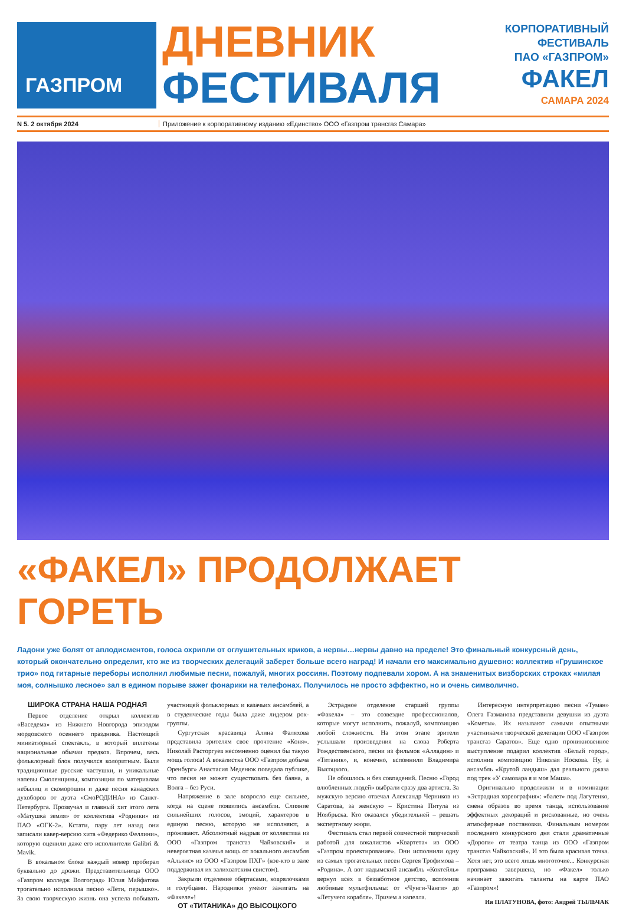ГАЗПРОМ
ДНЕВНИК
ФЕСТИВАЛЯ
КОРПОРАТИВНЫЙ
ФЕСТИВАЛЬ
ПАО «ГАЗПРОМ»
ФАКЕЛ
САМАРА 2024
N 5. 2 октября 2024 Приложение к корпоративному изданию «Единство» ООО «Газпром трансгаз Самара»
«ФАКЕЛ» ПРОДОЛЖАЕТ ГОРЕТЬ
Ладони уже болят от аплодисментов, голоса охрипли от оглушительных криков, а нервы…нервы давно на пределе! Это финальный конкурсный день, который окончательно определит, кто же из творческих делегаций заберет больше всего наград! И начали его максимально душевно: коллектив «Грушинское трио» под гитарные переборы исполнил любимые песни, пожалуй, многих россиян. Поэтому подпевали хором. А на знаменитых визборских строках «милая моя, солнышко лесное» зал в едином порыве зажег фонарики на телефонах. Получилось не просто эффектно, но и очень символично.
ШИРОКА СТРАНА НАША РОДНАЯ
Первое отделение открыл коллектив «Васедема» из Нижнего Новгорода эпизодом мордовского осеннего праздника. Настоящий миниатюрный спектакль, в который вплетены национальные обычаи предков. Впрочем, весь фольклорный блок получился колоритным. Были традиционные русские частушки, и уникальные напевы Смоленщины, композиции по материалам небылиц и скоморошин и даже песня канадских духоборов от дуэта «СмоРОДИНА» из Санкт-Петербурга. Прозвучал и главный хит этого лета «Матушка земля» от коллектива «Родники» из ПАО «ОГК-2». Кстати, пару лет назад они записали кавер-версию хита «Федерико Феллини», которую оценили даже его исполнители Galibri & Mavik.
В вокальном блоке каждый номер пробирал буквально до дрожи. Представительница ООО «Газпром колледж Волгоград» Юлия Майфатова трогательно исполнила песню «Лети, перышко». За свою творческую жизнь она успела побывать участницей фольклорных и казачьих ансамблей, а в студенческие годы была даже лидером рок-группы.
Сургутская красавица Алина Фаляхова представила зрителям свое прочтение «Коня». Николай Расторгуев несомненно оценил бы такую мощь голоса! А вокалистка ООО «Газпром добыча Оренбург» Анастасия Меденюк поведала публике, что песня не может существовать без баяна, а Волга – без Руси.
Напряжение в зале возросло еще сильнее, когда на сцене появились ансамбли. Слияние сильнейших голосов, эмоций, характеров в единую песню, которую не исполняют, а проживают. Абсолютный надрыв от коллектива из ООО «Газпром трансгаз Чайковский» и невероятная казачья мощь от вокального ансамбля «Альянс» из ООО «Газпром ПХГ» (кое-кто в зале поддерживал их залихватским свистом).
Закрыли отделение обертасами, коврялочками и голубцами. Народники умеют зажигать на «Факеле»!
ОТ «ТИТАНИКА» ДО ВЫСОЦКОГО
Эстрадное отделение старшей группы «Факела» – это созвездие профессионалов, которые могут исполнить, пожалуй, композицию любой сложности. На этом этапе зрители услышали произведения на слова Роберта Рождественского, песни из фильмов «Алладин» и «Титаник», и, конечно, вспомнили Владимира Высоцкого.
Не обошлось и без совпадений. Песню «Город влюбленных людей» выбрали сразу два артиста. За мужскую версию отвечал Александр Черников из Саратова, за женскую – Кристина Питула из Ноябрьска. Кто оказался убедительней – решать экспертному жюри.
Фестиваль стал первой совместной творческой работой для вокалистов «Квартета» из ООО «Газпром проектирование». Они исполнили одну из самых трогательных песен Сергея Трофимова – «Родина». А вот надымский ансамбль «Коктейль» вернул всех в беззаботное детство, вспомнив любимые мультфильмы: от «Чунги-Чанги» до «Летучего корабля». Причем а капелла.
Интересную интерпретацию песни «Туман» Олега Газманова представили девушки из дуэта «Кометы». Их называют самыми опытными участниками творческой делегации ООО «Газпром трансгаз Саратов». Еще одно проникновенное выступление подарил коллектив «Белый город», исполнив композицию Николая Носкова. Ну, а ансамбль «Крутой ландыш» дал реального джаза под трек «У самовара я и моя Маша».
Оригинально продолжили и в номинации «Эстрадная хореография»: «балет» под Лагутенко, смена образов во время танца, использование эффектных декораций и рискованные, но очень атмосферные постановки. Финальным номером последнего конкурсного дня стали драматичные «Дороги» от театра танца из ООО «Газпром трансгаз Чайковский». И это была красивая точка. Хотя нет, это всего лишь многоточие... Конкурсная программа завершена, но «Факел» только начинает зажигать таланты на карте ПАО «Газпром»!
Ия ПЛАТУНОВА, фото: Андрей ТЫЛЬЧАК